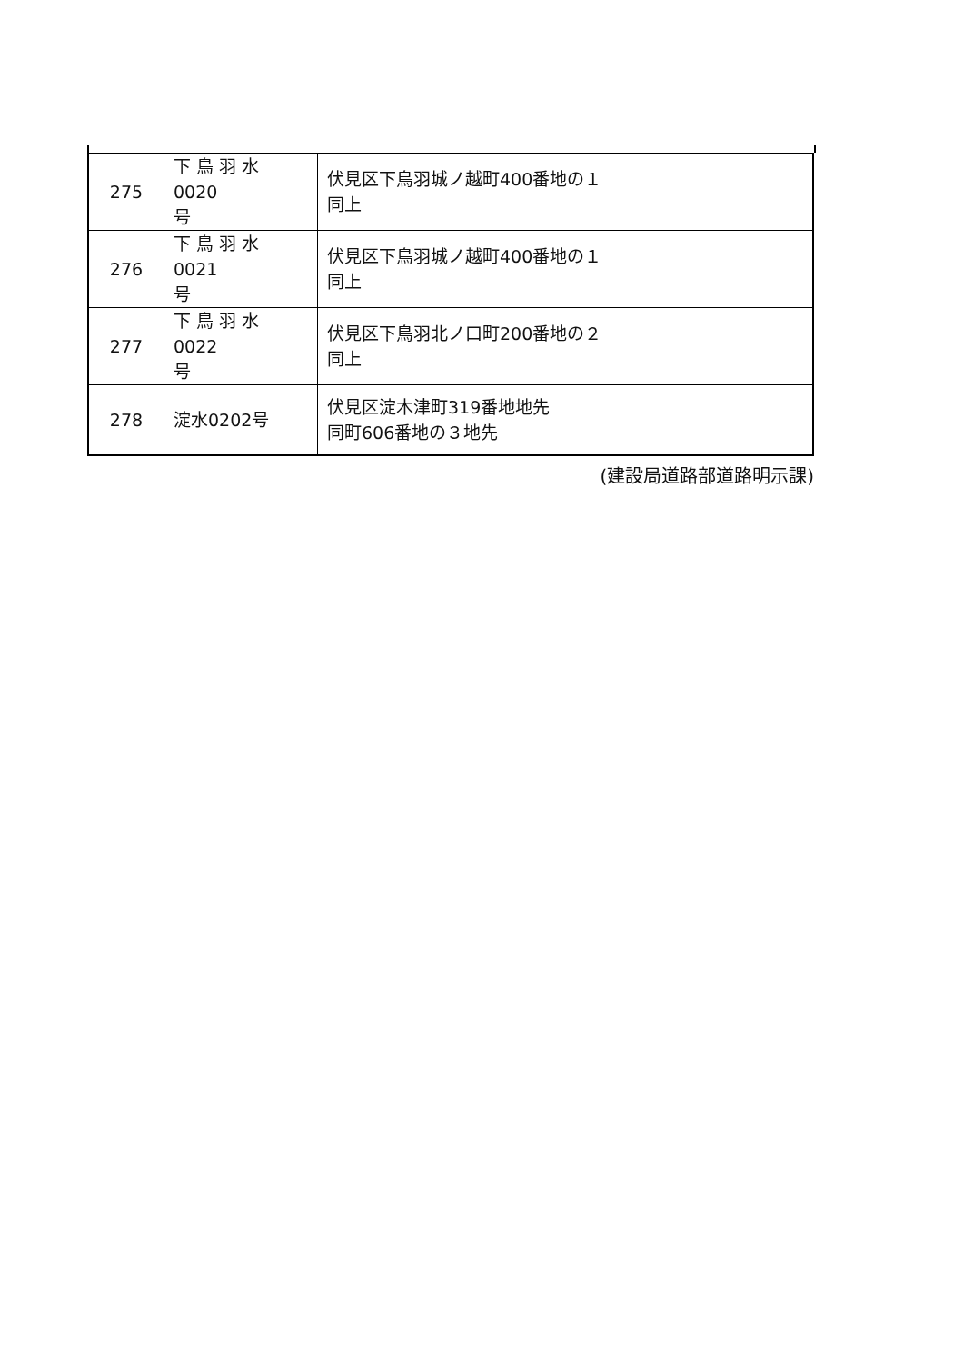| 275 | 下 鳥 羽 水 0020 号 | 伏見区下鳥羽城ノ越町400番地の１ 同上 |
| 276 | 下 鳥 羽 水 0021 号 | 伏見区下鳥羽城ノ越町400番地の１ 同上 |
| 277 | 下 鳥 羽 水 0022 号 | 伏見区下鳥羽北ノ口町200番地の２ 同上 |
| 278 | 淀水0202号 | 伏見区淀木津町319番地地先 同町606番地の３地先 |
(建設局道路部道路明示課)